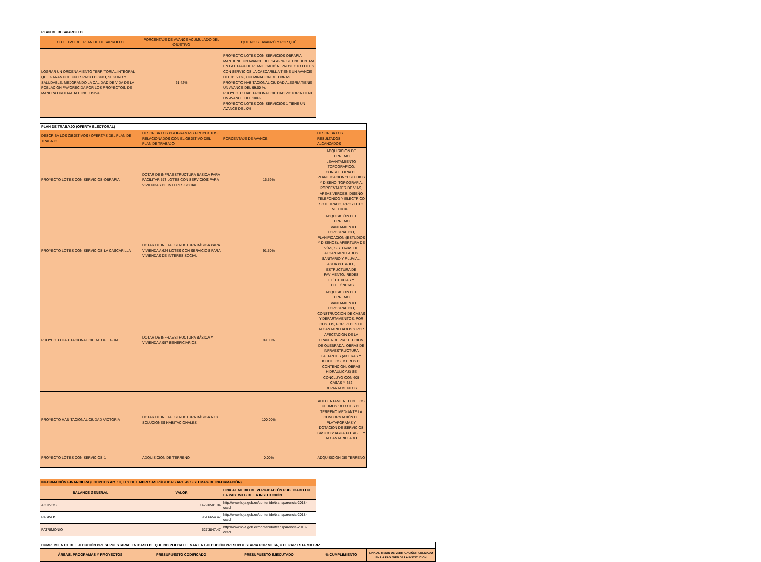| PLAN DE DESARROLLO | | |
| --- | --- | --- |
| OBJETIVO DEL PLAN DE DESARROLLO | PORCENTAJE DE AVANCE ACUMULADO DEL OBJETIVO | QUE NO SE AVANZÓ Y POR QUÉ |
| LOGRAR UN ORDENAMIENTO TERRITORIAL INTEGRAL QUE GARANTICE UN ESPACIO DIGNO, SEGURO Y SALUDABLE, MEJORANDO LA CALIDAD DE VIDA DE LA POBLACIÓN FAVORECIDA POR LOS PROYECTOS, DE MANERA ORDENADA E INCLUSIVA | 61.42% | PROYECTO LOTES CON SERVICIOS OBRAPIA MANTIENE UN AVANCE DEL 14.49 %, SE ENCUENTRA EN LA ETAPA DE PLANIFICACIÓN. PROYECTO LOTES CON SERVICIOS LA CASCARILLA TIENE UN AVANCE DEL 91.50 %, CULMINACION DE OBRAS PROYECTO HABITACIONAL CIUDAD ALEGRIA TIENE UN AVANCE DEL 99.00 %. PROYECTO HABITACIONAL CIUDAD VICTORIA TIENE UN AVANCE DEL 100% PROYECTO LOTES CON SERVICIOS 1 TIENE UN AVANCE DEL 0% |
| PLAN DE TRABAJO (OFERTA ELECTORAL) | | | |
| --- | --- | --- | --- |
| DESCRIBA LOS OBJETIVOS / OFERTAS DEL PLAN DE TRABAJO | DESCRIBA LOS PROGRAMAS / PROYECTOS RELACIONADOS CON EL OBJETIVO DEL PLAN DE TRABAJO | PORCENTAJE DE AVANCE | DESCRIBA LOS RESULTADOS ALCANZADOS |
| PROYECTO LOTES CON SERVICIOS OBRAPIA | DOTAR DE INFRAESTRUCTURA BÁSICA PARA FACILITAR 573 LOTES CON SERVICIOS PARA VIVIENDAS DE INTERES SOCIAL | 16.59% | ADQUISICIÓN DE TERRENO, LEVANTAMIENTO TOPOGRÁFICO, CONSULTORIA DE PLANIFICACION "ESTUDIOS Y DISEÑO, TOPOGRAFIA, PORCENTAJES DE VIAS, AREAS VERDES, DISEÑO TELEFÓNICO Y ELÉCTRICO SOTERRADO, PROYECTO VERTICAL. |
| PROYECTO LOTES CON SERVICIOS LA CASCARILLA | DOTAR DE INFRAESTRUCTURA BÁSICA PARA VIVIENDA A 624 LOTES CON SERVICIOS PARA VIVIENDAS DE INTERES SOCIAL | 91.50% | ADQUISICIÓN DEL TERRENO, LEVANTAMIENTO TOPOGRÁFICO, PLANIFICACIÓN (ESTUDIOS Y DISEÑOS): APERTURA DE VÍAS, SISTEMAS DE ALCANTARILLADOS SANITARIO Y PLUVIAL, AGUA POTABLE, ESTRUCTURA DE PAVIMENTO, REDES ELÉCTRICAS Y TELEFÓNICAS |
| PROYECTO HABITACIONAL CIUDAD ALEGRIA | DOTAR DE INFRAESTRUCTURA BÁSICA Y VIVIENDA A 957 BENEFICIARIOS | 99.00% | ADQUISICION DEL TERRENO, LEVANTAMIENTO TOPOGRAFICO, CONSTRUCCION DE CASAS Y DEPARTAMENTOS: POR COSTOS, POR REDES DE ALCANTARILLADOS Y POR AFECTACION DE LA FRANJA DE PROTECCION DE QUEBRADA, OBRAS DE INFRAESTRUCTURA FALTANTES (ACERAS Y BORDILLOS, MUROS DE CONTENCIÓN, OBRAS HIDRAULICAS) SE CONCLUYÓ CON 605 CASAS Y 352 DEPARTAMENTOS |
| PROYECTO HABITACIONAL CIUDAD VICTORIA | DOTAR DE INFRAESTRUCTURA BÁSICA A 18 SOLUCIONES HABITACIONALES | 100.00% | ADECENTAMIENTO DE LOS ULTIMOS 18 LOTES DE TERRENO MEDIANTE LA CONFORMACIÓN DE PLATAFORMAS Y DOTACIÓN DE SERVICIOS BÁSICOS: AGUA POTABLE Y ALCANTARILLADO |
| PROYECTO LOTES CON SERVICIOS 1 | ADQUISICIÓN DE TERRENO | 0.00% | ADQUISICIÓN DE TERRENO |
| INFORMACIÓN FINANCIERA (LOCPCCS Art. 10, LEY DE EMPRESAS PÚBLICAS ART. 45 SISTEMAS DE INFORMACIÓN) | | |
| --- | --- | --- |
| BALANCE GENERAL | VALOR | LINK AL MEDIO DE VERIFICACIÓN PUBLICADO EN LA PAG. WEB DE LA INSTITUCIÓN |
| ACTIVOS | 14790501.94 | http://www.loja.gob.ec/contenido/transparencia-2018-ccscl |
| PASIVOS | 9516654.47 | http://www.loja.gob.ec/contenido/transparencia-2018-ccscl |
| PATRIMONIO | 5273847.47 | http://www.loja.gob.ec/contenido/transparencia-2018-ccscl |
| CUMPLIMIENTO DE EJECUCIÓN PRESUPUESTARIA: EN CASO DE QUE NO PUEDA LLENAR LA EJECUCIÓN PRESUPUESTARIA POR META, UTILIZAR ESTA MATRIZ | | | | |
| --- | --- | --- | --- | --- |
| ÁREAS, PROGRAMAS Y PROYECTOS | PRESUPUESTO CODIFICADO | PRESUPUESTO EJECUTADO | % CUMPLIMIENTO | LINK AL MEDIO DE VERIFICACIÓN PUBLICADO EN LA PÁG. WEB DE LA INSTITUCIÓN |